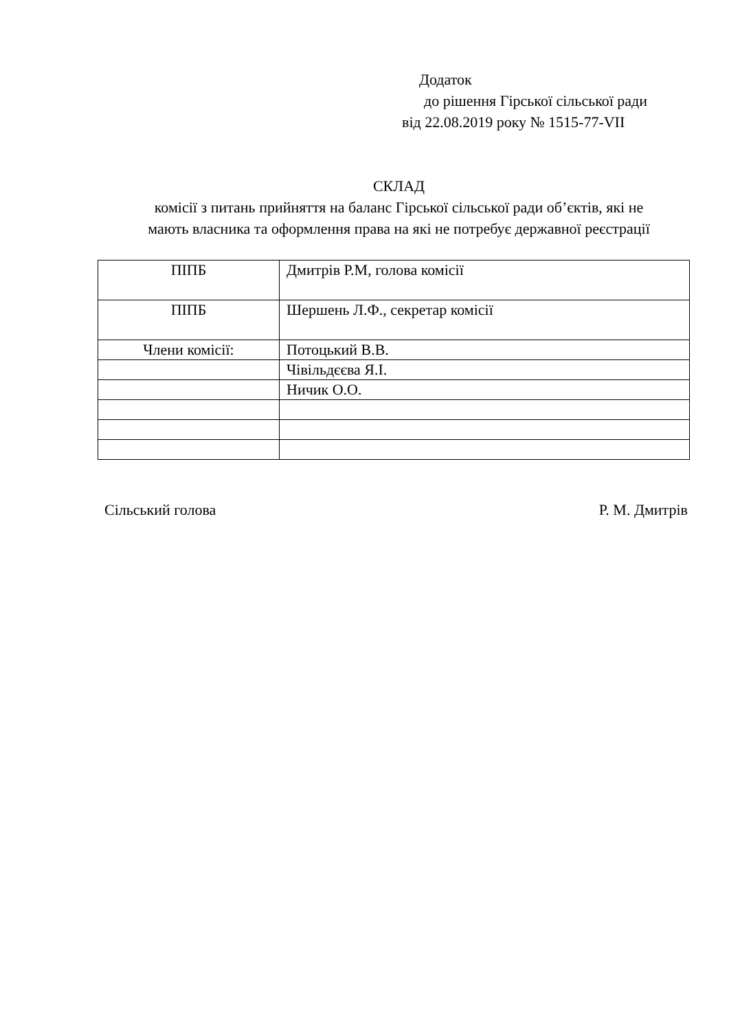Додаток
до рішення Гірської сільської ради
від 22.08.2019 року № 1515-77-VII
СКЛАД
комісії з питань прийняття на баланс Гірської сільської ради об’єктів, які не
мають власника та оформлення права на які не потребує державної реєстрації
| ПІПБ | Дмитрів Р.М, голова комісії |
| ПІПБ | Шершень Л.Ф., секретар комісії |
| Члени комісії: | Потоцький В.В. |
| | Чівільдєєва Я.І. |
| | Ничик О.О. |
Сільський голова Р. М. Дмитрів